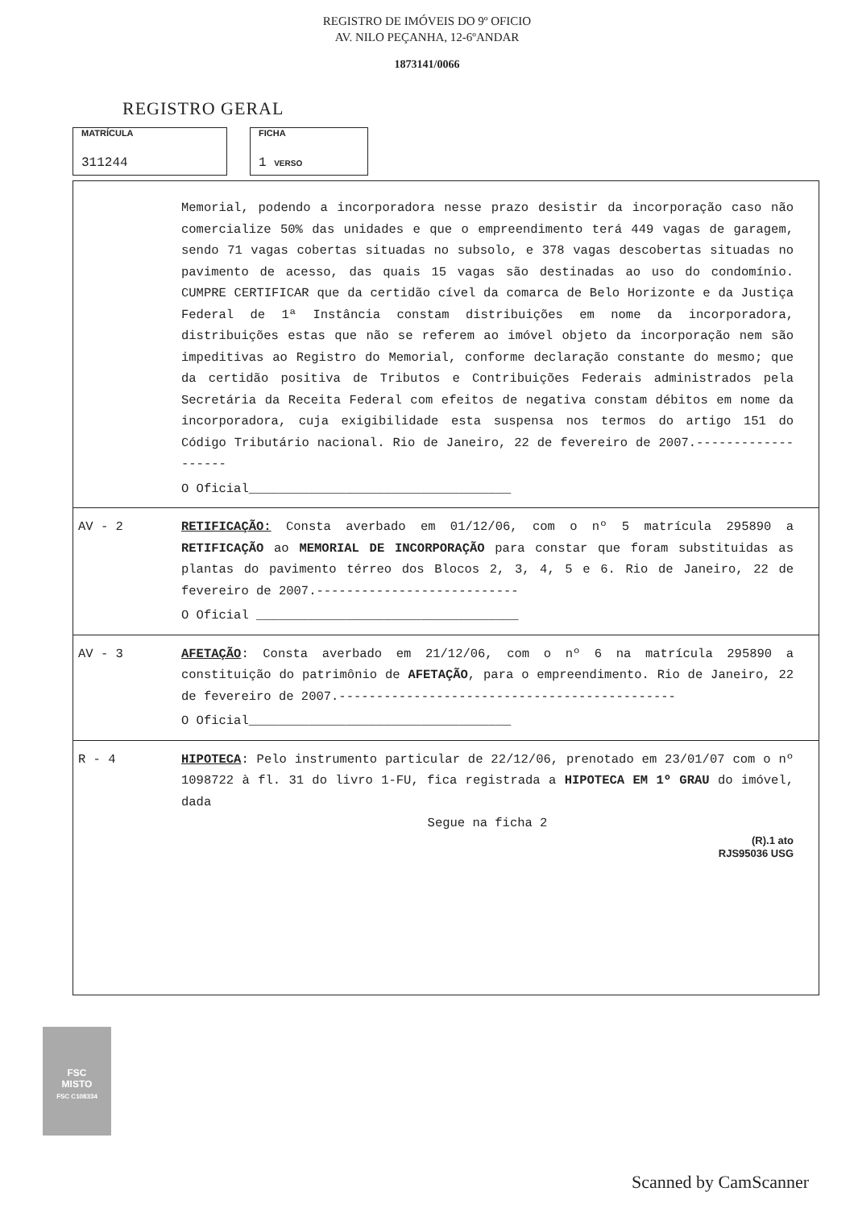REGISTRO DE IMÓVEIS DO 9º OFICIO
AV. NILO PEÇANHA, 12-6ºANDAR
1873141/0066
REGISTRO GERAL
MATRÍCULA
311244
FICHA
1 VERSO
Memorial, podendo a incorporadora nesse prazo desistir da incorporação caso não comercialize 50% das unidades e que o empreendimento terá 449 vagas de garagem, sendo 71 vagas cobertas situadas no subsolo, e 378 vagas descobertas situadas no pavimento de acesso, das quais 15 vagas são destinadas ao uso do condomínio. CUMPRE CERTIFICAR que da certidão cível da comarca de Belo Horizonte e da Justiça Federal de 1ª Instância constam distribuições em nome da incorporadora, distribuições estas que não se referem ao imóvel objeto da incorporação nem são impeditivas ao Registro do Memorial, conforme declaração constante do mesmo; que da certidão positiva de Tributos e Contribuições Federais administrados pela Secretária da Receita Federal com efeitos de negativa constam débitos em nome da incorporadora, cuja exigibilidade esta suspensa nos termos do artigo 151 do Código Tributário nacional. Rio de Janeiro, 22 de fevereiro de 2007.-------------------
O Oficial___________________________________
AV - 2 RETIFICAÇÃO: Consta averbado em 01/12/06, com o nº 5 matrícula 295890 a RETIFICAÇÃO ao MEMORIAL DE INCORPORAÇÃO para constar que foram substituidas as plantas do pavimento térreo dos Blocos 2, 3, 4, 5 e 6. Rio de Janeiro, 22 de fevereiro de 2007.---------------------------
O Oficial ___________________________________
AV - 3 AFETAÇÃO: Consta averbado em 21/12/06, com o nº 6 na matrícula 295890 a constituição do patrimônio de AFETAÇÃO, para o empreendimento. Rio de Janeiro, 22 de fevereiro de 2007.---------------------------------------------
O Oficial___________________________________
R - 4 HIPOTECA: Pelo instrumento particular de 22/12/06, prenotado em 23/01/07 com o nº 1098722 à fl. 31 do livro 1-FU, fica registrada a HIPOTECA EM 1º GRAU do imóvel, dada
Segue na ficha 2
(R).1 ato
RJS95036 USG
FSC
MISTO
FSC C108334
Scanned by CamScanner